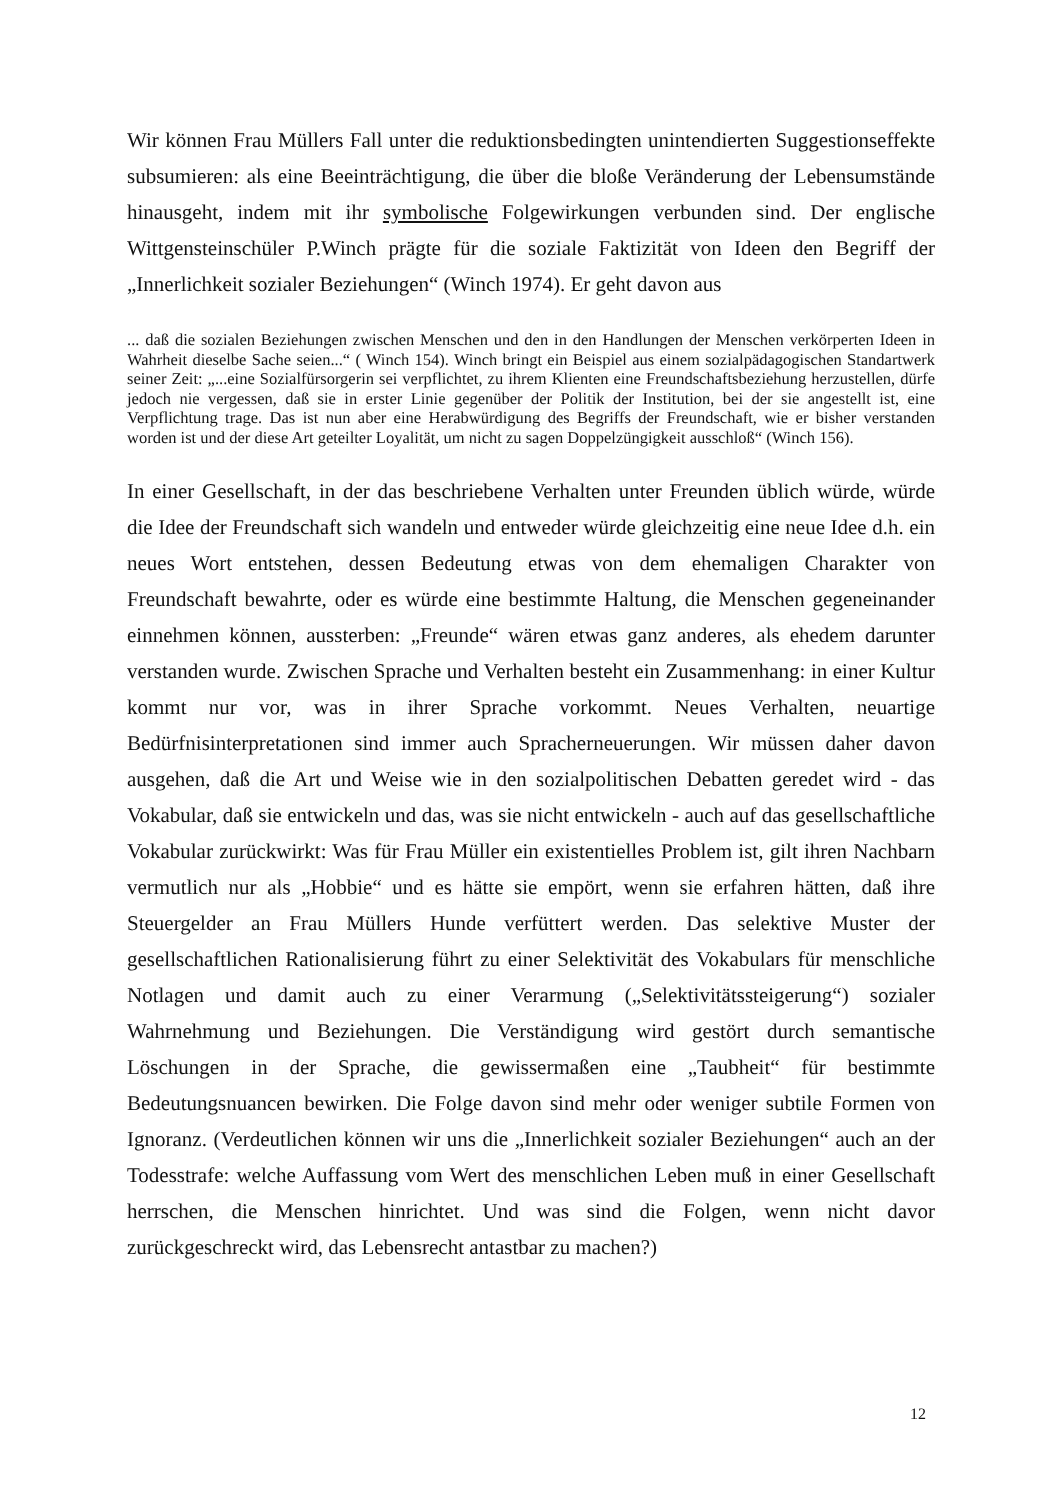Wir können Frau Müllers Fall unter die reduktionsbedingten unintendierten Suggestionseffekte subsumieren: als eine Beeinträchtigung, die über die bloße Veränderung der Lebensumstände hinausgeht, indem mit ihr symbolische Folgewirkungen verbunden sind. Der englische Wittgensteinschüler P.Winch prägte für die soziale Faktizität von Ideen den Begriff der „Innerlichkeit sozialer Beziehungen“ (Winch 1974). Er geht davon aus
... daß die sozialen Beziehungen zwischen Menschen und den in den Handlungen der Menschen verkörperten Ideen in Wahrheit dieselbe Sache seien...“ ( Winch 154). Winch bringt ein Beispiel aus einem sozialpädagogischen Standartwerk seiner Zeit: „...eine Sozialfürsorgerin sei verpflichtet, zu ihrem Klienten eine Freundschaftsbeziehung herzustellen, dürfe jedoch nie vergessen, daß sie in erster Linie gegenüber der Politik der Institution, bei der sie angestellt ist, eine Verpflichtung trage. Das ist nun aber eine Herabwürdigung des Begriffs der Freundschaft, wie er bisher verstanden worden ist und der diese Art geteilter Loyalität, um nicht zu sagen Doppelzüngigkeit ausschloß“ (Winch 156).
In einer Gesellschaft, in der das beschriebene Verhalten unter Freunden üblich würde, würde die Idee der Freundschaft sich wandeln und entweder würde gleichzeitig eine neue Idee d.h. ein neues Wort entstehen, dessen Bedeutung etwas von dem ehemaligen Charakter von Freundschaft bewahrte, oder es würde eine bestimmte Haltung, die Menschen gegeneinander einnehmen können, aussterben: „Freunde“ wären etwas ganz anderes, als ehedem darunter verstanden wurde. Zwischen Sprache und Verhalten besteht ein Zusammenhang: in einer Kultur kommt nur vor, was in ihrer Sprache vorkommt. Neues Verhalten, neuartige Bedürfnisinterpretationen sind immer auch Spracherneuerungen. Wir müssen daher davon ausgehen, daß die Art und Weise wie in den sozialpolitischen Debatten geredet wird - das Vokabular, daß sie entwickeln und das, was sie nicht entwickeln - auch auf das gesellschaftliche Vokabular zurückwirkt: Was für Frau Müller ein existentielles Problem ist, gilt ihren Nachbarn vermutlich nur als „Hobbie“ und es hätte sie empört, wenn sie erfahren hätten, daß ihre Steuergelder an Frau Müllers Hunde verfüttert werden. Das selektive Muster der gesellschaftlichen Rationalisierung führt zu einer Selektivität des Vokabulars für menschliche Notlagen und damit auch zu einer Verarmung („Selektivitätssteigerung“) sozialer Wahrnehmung und Beziehungen. Die Verständigung wird gestört durch semantische Löschungen in der Sprache, die gewissermaßen eine „Taubheit“ für bestimmte Bedeutungsnuancen bewirken. Die Folge davon sind mehr oder weniger subtile Formen von Ignoranz. (Verdeutlichen können wir uns die „Innerlichkeit sozialer Beziehungen“ auch an der Todesstrafe: welche Auffassung vom Wert des menschlichen Leben muß in einer Gesellschaft herrschen, die Menschen hinrichtet. Und was sind die Folgen, wenn nicht davor zurückgeschreckt wird, das Lebensrecht antastbar zu machen?)
12